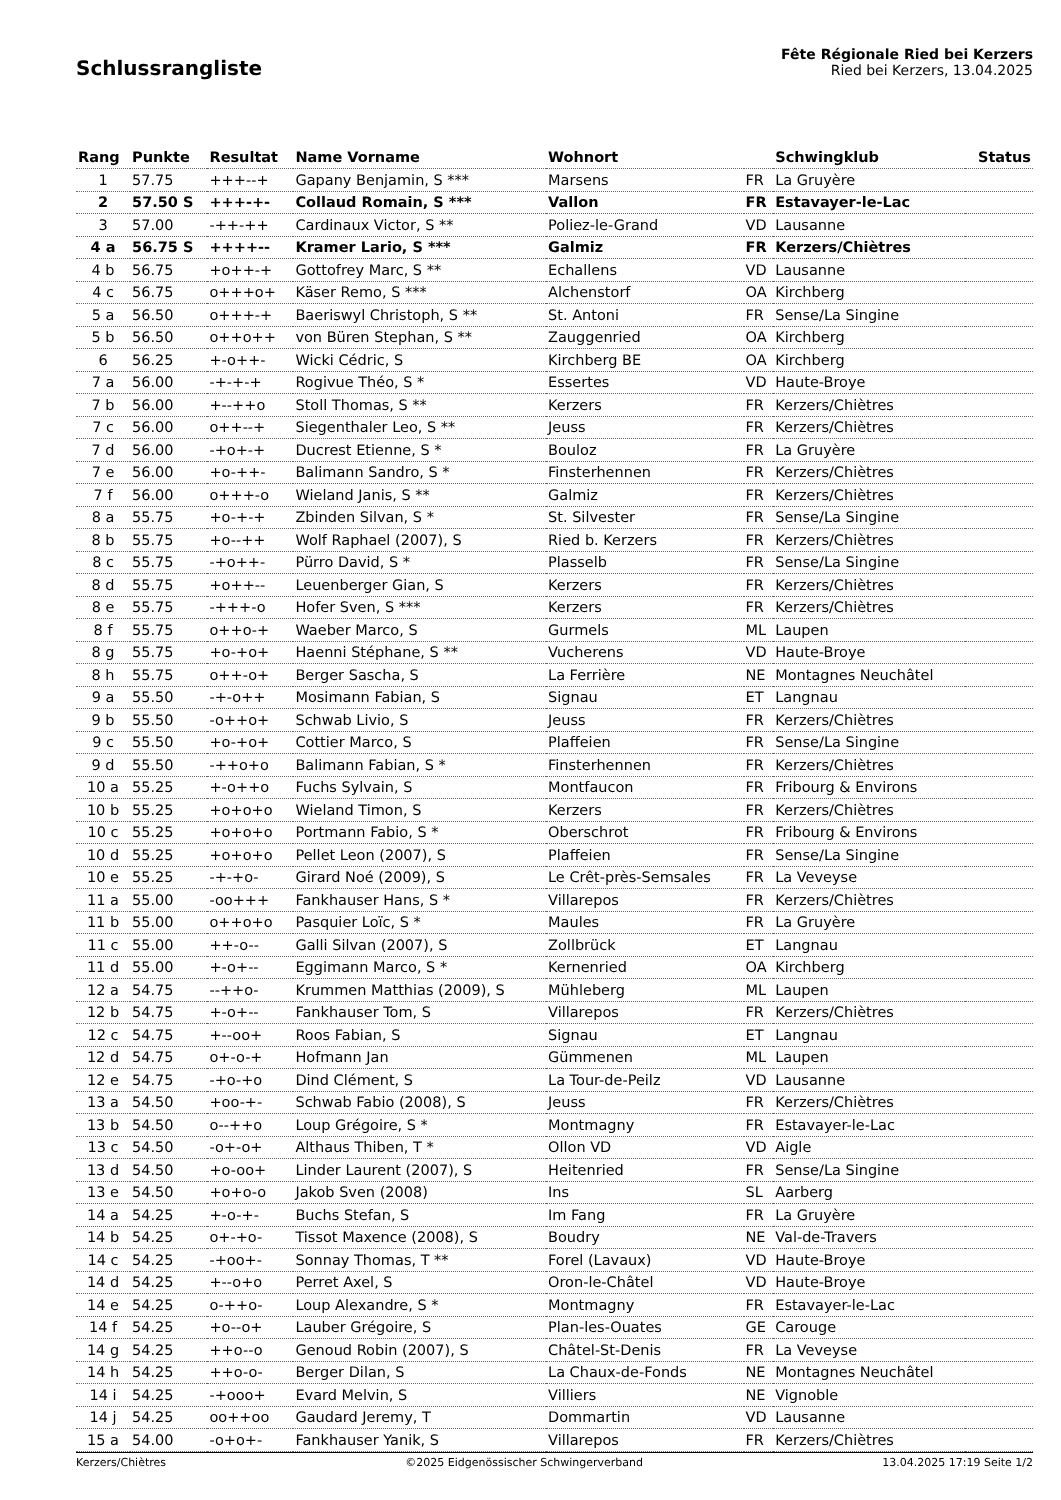Schlussrangliste
Fête Régionale Ried bei Kerzers
Ried bei Kerzers, 13.04.2025
| Rang | Punkte | Resultat | Name Vorname | Wohnort | | Schwingklub | Status |
| --- | --- | --- | --- | --- | --- | --- | --- |
| 1 | 57.75 | +++--+ | Gapany Benjamin, S *** | Marsens | FR | La Gruyère | |
| 2 | 57.50 S | +++-+- | Collaud Romain, S *** | Vallon | FR | Estavayer-le-Lac | |
| 3 | 57.00 | -++-++ | Cardinaux Victor, S ** | Poliez-le-Grand | VD | Lausanne | |
| 4 a | 56.75 S | ++++-- | Kramer Lario, S *** | Galmiz | FR | Kerzers/Chiètres | |
| 4 b | 56.75 | +o++-+ | Gottofrey Marc, S ** | Echallens | VD | Lausanne | |
| 4 c | 56.75 | o+++o+ | Käser Remo, S *** | Alchenstorf | OA | Kirchberg | |
| 5 a | 56.50 | o+++-+ | Baeriswyl Christoph, S ** | St. Antoni | FR | Sense/La Singine | |
| 5 b | 56.50 | o++o++ | von Büren Stephan, S ** | Zauggenried | OA | Kirchberg | |
| 6 | 56.25 | +-o++- | Wicki Cédric, S | Kirchberg BE | OA | Kirchberg | |
| 7 a | 56.00 | -+-+-+ | Rogivue Théo, S * | Essertes | VD | Haute-Broye | |
| 7 b | 56.00 | +--++o | Stoll Thomas, S ** | Kerzers | FR | Kerzers/Chiètres | |
| 7 c | 56.00 | o++--+ | Siegenthaler Leo, S ** | Jeuss | FR | Kerzers/Chiètres | |
| 7 d | 56.00 | -+o+-+ | Ducrest Etienne, S * | Bouloz | FR | La Gruyère | |
| 7 e | 56.00 | +o-++- | Balimann Sandro, S * | Finsterhennen | FR | Kerzers/Chiètres | |
| 7 f | 56.00 | o+++-o | Wieland Janis, S ** | Galmiz | FR | Kerzers/Chiètres | |
| 8 a | 55.75 | +o-+-+ | Zbinden Silvan, S * | St. Silvester | FR | Sense/La Singine | |
| 8 b | 55.75 | +o--++ | Wolf Raphael (2007), S | Ried b. Kerzers | FR | Kerzers/Chiètres | |
| 8 c | 55.75 | -+o++- | Pürro David, S * | Plasselb | FR | Sense/La Singine | |
| 8 d | 55.75 | +o++-- | Leuenberger Gian, S | Kerzers | FR | Kerzers/Chiètres | |
| 8 e | 55.75 | -+++-o | Hofer Sven, S *** | Kerzers | FR | Kerzers/Chiètres | |
| 8 f | 55.75 | o++o-+ | Waeber Marco, S | Gurmels | ML | Laupen | |
| 8 g | 55.75 | +o-+o+ | Haenni Stéphane, S ** | Vucherens | VD | Haute-Broye | |
| 8 h | 55.75 | o++-o+ | Berger Sascha, S | La Ferrière | NE | Montagnes Neuchâtel | |
| 9 a | 55.50 | -+-o++ | Mosimann Fabian, S | Signau | ET | Langnau | |
| 9 b | 55.50 | -o++o+ | Schwab Livio, S | Jeuss | FR | Kerzers/Chiètres | |
| 9 c | 55.50 | +o-+o+ | Cottier Marco, S | Plaffeien | FR | Sense/La Singine | |
| 9 d | 55.50 | -++o+o | Balimann Fabian, S * | Finsterhennen | FR | Kerzers/Chiètres | |
| 10 a | 55.25 | +-o++o | Fuchs Sylvain, S | Montfaucon | FR | Fribourg & Environs | |
| 10 b | 55.25 | +o+o+o | Wieland Timon, S | Kerzers | FR | Kerzers/Chiètres | |
| 10 c | 55.25 | +o+o+o | Portmann Fabio, S * | Oberschrot | FR | Fribourg & Environs | |
| 10 d | 55.25 | +o+o+o | Pellet Leon (2007), S | Plaffeien | FR | Sense/La Singine | |
| 10 e | 55.25 | -+-+o- | Girard Noé (2009), S | Le Crêt-près-Semsales | FR | La Veveyse | |
| 11 a | 55.00 | -oo+++ | Fankhauser Hans, S * | Villarepos | FR | Kerzers/Chiètres | |
| 11 b | 55.00 | o++o+o | Pasquier Loïc, S * | Maules | FR | La Gruyère | |
| 11 c | 55.00 | ++-o-- | Galli Silvan (2007), S | Zollbrück | ET | Langnau | |
| 11 d | 55.00 | +-o+-- | Eggimann Marco, S * | Kernenried | OA | Kirchberg | |
| 12 a | 54.75 | --++o- | Krummen Matthias (2009), S | Mühleberg | ML | Laupen | |
| 12 b | 54.75 | +-o+-- | Fankhauser Tom, S | Villarepos | FR | Kerzers/Chiètres | |
| 12 c | 54.75 | +--oo+ | Roos Fabian, S | Signau | ET | Langnau | |
| 12 d | 54.75 | o+-o-+ | Hofmann Jan | Gümmenen | ML | Laupen | |
| 12 e | 54.75 | -+o-+o | Dind Clément, S | La Tour-de-Peilz | VD | Lausanne | |
| 13 a | 54.50 | +oo-+- | Schwab Fabio (2008), S | Jeuss | FR | Kerzers/Chiètres | |
| 13 b | 54.50 | o--++o | Loup Grégoire, S * | Montmagny | FR | Estavayer-le-Lac | |
| 13 c | 54.50 | -o+-o+ | Althaus Thiben, T * | Ollon VD | VD | Aigle | |
| 13 d | 54.50 | +o-oo+ | Linder Laurent (2007), S | Heitenried | FR | Sense/La Singine | |
| 13 e | 54.50 | +o+o-o | Jakob Sven (2008) | Ins | SL | Aarberg | |
| 14 a | 54.25 | +-o-+- | Buchs Stefan, S | Im Fang | FR | La Gruyère | |
| 14 b | 54.25 | o+-+o- | Tissot Maxence (2008), S | Boudry | NE | Val-de-Travers | |
| 14 c | 54.25 | -+oo+- | Sonnay Thomas, T ** | Forel (Lavaux) | VD | Haute-Broye | |
| 14 d | 54.25 | +--o+o | Perret Axel, S | Oron-le-Châtel | VD | Haute-Broye | |
| 14 e | 54.25 | o-++o- | Loup Alexandre, S * | Montmagny | FR | Estavayer-le-Lac | |
| 14 f | 54.25 | +o--o+ | Lauber Grégoire, S | Plan-les-Ouates | GE | Carouge | |
| 14 g | 54.25 | ++o--o | Genoud Robin (2007), S | Châtel-St-Denis | FR | La Veveyse | |
| 14 h | 54.25 | ++o-o- | Berger Dilan, S | La Chaux-de-Fonds | NE | Montagnes Neuchâtel | |
| 14 i | 54.25 | -+ooo+ | Evard Melvin, S | Villiers | NE | Vignoble | |
| 14 j | 54.25 | oo++oo | Gaudard Jeremy, T | Dommartin | VD | Lausanne | |
| 15 a | 54.00 | -o+o+- | Fankhauser Yanik, S | Villarepos | FR | Kerzers/Chiètres | |
Kerzers/Chiètres ©2025 Eidgenössischer Schwingerverband 13.04.2025 17:19 Seite 1/2